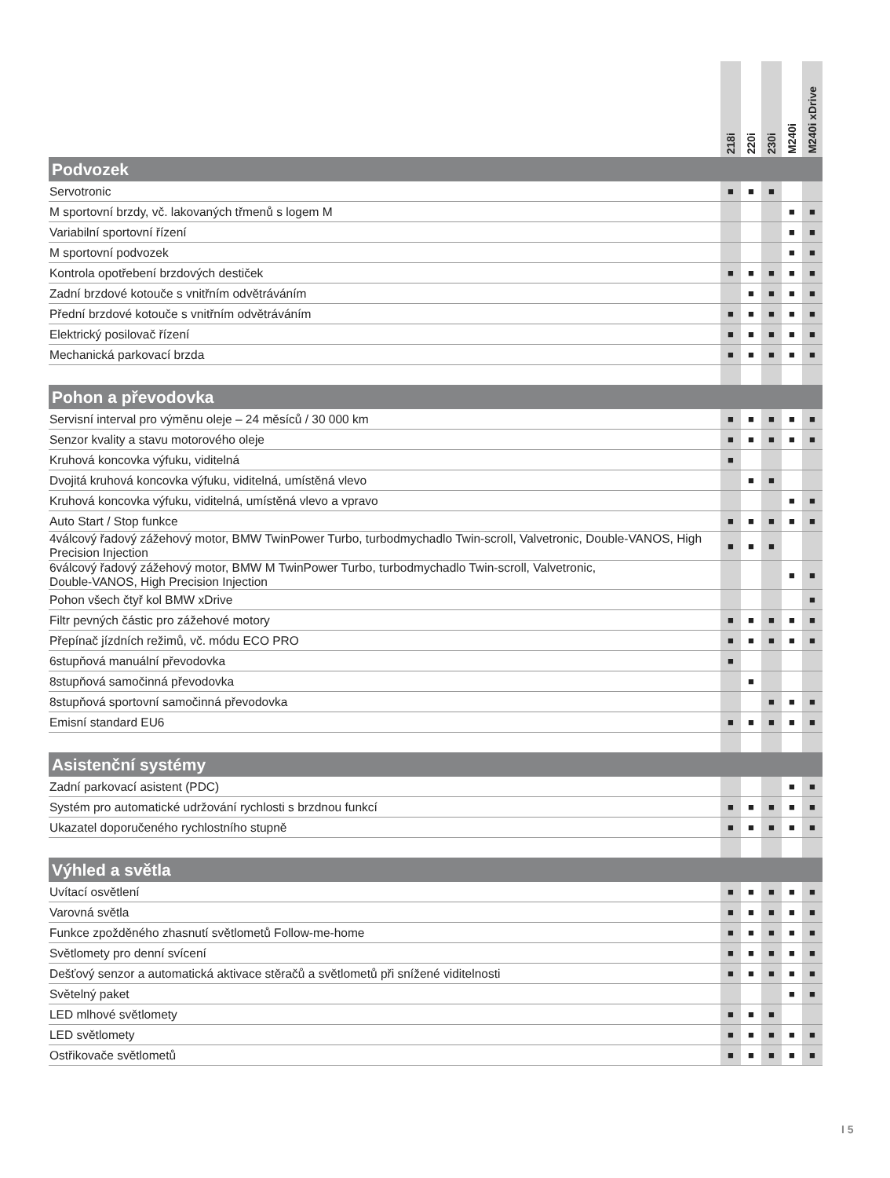| | 218i | 220i | 230i | M240i | M240i xDrive |
| --- | --- | --- | --- | --- | --- |
| Podvozek | | | | | |
| Servotronic | ■ | ■ | ■ | | |
| M sportovní brzdy, vč. lakovaných třmenů s logem M | | | | ■ | ■ |
| Variabilní sportovní řízení | | | | ■ | ■ |
| M sportovní podvozek | | | | ■ | ■ |
| Kontrola opotřebení brzdových destiček | ■ | ■ | ■ | ■ | ■ |
| Zadní brzdové kotouče s vnitřním odvětráváním | | ■ | ■ | ■ | ■ |
| Přední brzdové kotouče s vnitřním odvětráváním | ■ | ■ | ■ | ■ | ■ |
| Elektrický posilovač řízení | ■ | ■ | ■ | ■ | ■ |
| Mechanická parkovací brzda | ■ | ■ | ■ | ■ | ■ |
| Pohon a převodovka | | | | | |
| Servisní interval pro výměnu oleje – 24 měsíců / 30 000 km | ■ | ■ | ■ | ■ | ■ |
| Senzor kvality a stavu motorového oleje | ■ | ■ | ■ | ■ | ■ |
| Kruhová koncovka výfuku, viditelná | ■ | | | | |
| Dvojitá kruhová koncovka výfuku, viditelná, umístěná vlevo | | ■ | ■ | | |
| Kruhová koncovka výfuku, viditelná, umístěná vlevo a vpravo | | | | ■ | ■ |
| Auto Start / Stop funkce | ■ | ■ | ■ | ■ | ■ |
| 4válcový řadový zážehový motor, BMW TwinPower Turbo, turbodmychadlo Twin-scroll, Valvetronic, Double-VANOS, High Precision Injection | ■ | ■ | ■ | | |
| 6válcový řadový zážehový motor, BMW M TwinPower Turbo, turbodmychadlo Twin-scroll, Valvetronic, Double-VANOS, High Precision Injection | | | | ■ | ■ |
| Pohon všech čtyř kol BMW xDrive | | | | | ■ |
| Filtr pevných částic pro zážehové motory | ■ | ■ | ■ | ■ | ■ |
| Přepínač jízdních režimů, vč. módu ECO PRO | ■ | ■ | ■ | ■ | ■ |
| 6stupňová manuální převodovka | ■ | | | | |
| 8stupňová samočinná převodovka | | ■ | | | |
| 8stupňová sportovní samočinná převodovka | | | ■ | ■ | ■ |
| Emisní standard EU6 | ■ | ■ | ■ | ■ | ■ |
| Asistenční systémy | | | | | |
| Zadní parkovací asistent (PDC) | | | | ■ | ■ |
| Systém pro automatické udržování rychlosti s brzdnou funkcí | ■ | ■ | ■ | ■ | ■ |
| Ukazatel doporučeného rychlostního stupně | ■ | ■ | ■ | ■ | ■ |
| Výhled a světla | | | | | |
| Uvítací osvětlení | ■ | ■ | ■ | ■ | ■ |
| Varovná světla | ■ | ■ | ■ | ■ | ■ |
| Funkce zpožděného zhasnutí světlometů Follow-me-home | ■ | ■ | ■ | ■ | ■ |
| Světlomety pro denní svícení | ■ | ■ | ■ | ■ | ■ |
| Dešťový senzor a automatická aktivace stěračů a světlometů při snížené viditelnosti | ■ | ■ | ■ | ■ | ■ |
| Světelný paket | | | | ■ | ■ |
| LED mlhové světlomety | ■ | ■ | ■ | | |
| LED světlomety | ■ | ■ | ■ | ■ | ■ |
| Ostřikovače světlometů | ■ | ■ | ■ | ■ | ■ |
I 5